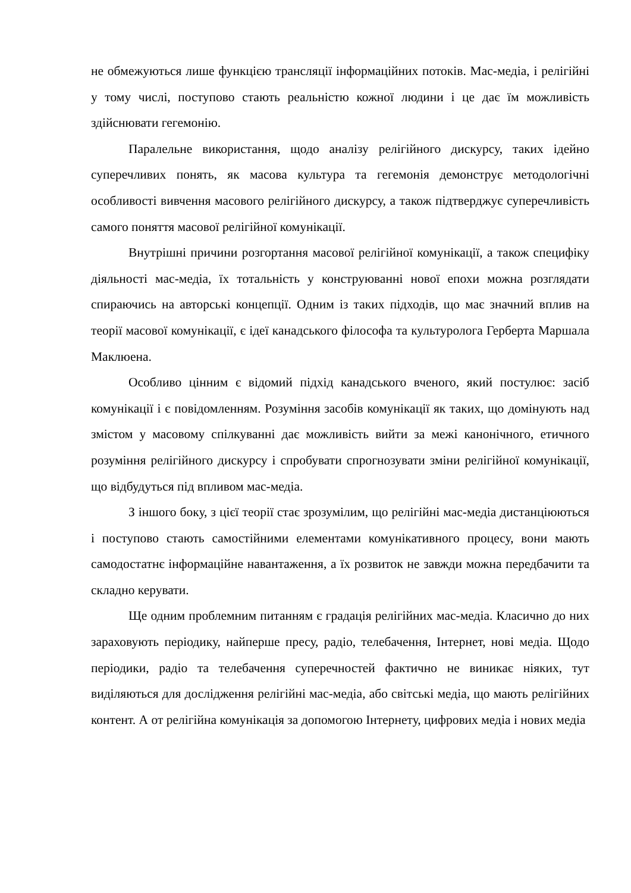не обмежуються лише функцією трансляції інформаційних потоків. Мас-медіа, і релігійні у тому числі, поступово стають реальністю кожної людини і це дає їм можливість здійснювати гегемонію.
Паралельне використання, щодо аналізу релігійного дискурсу, таких ідейно суперечливих понять, як масова культура та гегемонія демонструє методологічні особливості вивчення масового релігійного дискурсу, а також підтверджує суперечливість самого поняття масової релігійної комунікації.
Внутрішні причини розгортання масової релігійної комунікації, а також специфіку діяльності мас-медіа, їх тотальність у конструюванні нової епохи можна розглядати спираючись на авторські концепції. Одним із таких підходів, що має значний вплив на теорії масової комунікації, є ідеї канадського філософа та культуролога Герберта Маршала Маклюена.
Особливо цінним є відомий підхід канадського вченого, який постулює: засіб комунікації і є повідомленням. Розуміння засобів комунікації як таких, що домінують над змістом у масовому спілкуванні дає можливість вийти за межі канонічного, етичного розуміння релігійного дискурсу і спробувати спрогнозувати зміни релігійної комунікації, що відбудуться під впливом мас-медіа.
З іншого боку, з цієї теорії стає зрозумілим, що релігійні мас-медіа дистанціюються і поступово стають самостійними елементами комунікативного процесу, вони мають самодостатнє інформаційне навантаження, а їх розвиток не завжди можна передбачити та складно керувати.
Ще одним проблемним питанням є градація релігійних мас-медіа. Класично до них зараховують періодику, найперше пресу, радіо, телебачення, Інтернет, нові медіа. Щодо періодики, радіо та телебачення суперечностей фактично не виникає ніяких, тут виділяються для дослідження релігійні мас-медіа, або світські медіа, що мають релігійних контент. А от релігійна комунікація за допомогою Інтернету, цифрових медіа і нових медіа